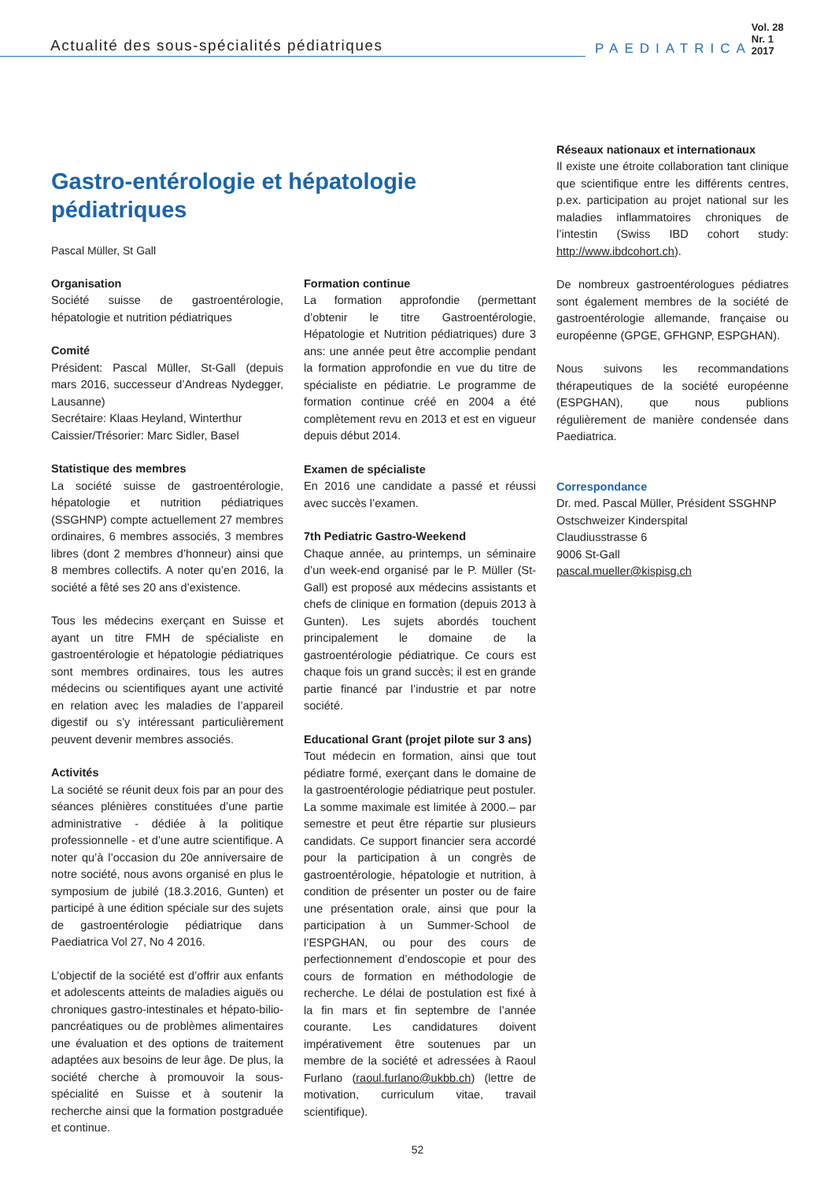Actualité des sous-spécialités pédiatriques
PAEDIATRICA
Vol. 28 Nr. 1 2017
Gastro-entérologie et hépatologie pédiatriques
Pascal Müller, St Gall
Organisation
Société suisse de gastroentérologie, hépatologie et nutrition pédiatriques
Comité
Président: Pascal Müller, St-Gall (depuis mars 2016, successeur d’Andreas Nydegger, Lausanne)
Secrétaire: Klaas Heyland, Winterthur
Caissier/Trésorier: Marc Sidler, Basel
Statistique des membres
La société suisse de gastroentérologie, hépatologie et nutrition pédiatriques (SSGHNP) compte actuellement 27 membres ordinaires, 6 membres associés, 3 membres libres (dont 2 membres d’honneur) ainsi que 8 membres collectifs. A noter qu’en 2016, la société a fêté ses 20 ans d’existence.
Tous les médecins exerçant en Suisse et ayant un titre FMH de spécialiste en gastroentérologie et hépatologie pédiatriques sont membres ordinaires, tous les autres médecins ou scientifiques ayant une activité en relation avec les maladies de l’appareil digestif ou s’y intéressant particulièrement peuvent devenir membres associés.
Activités
La société se réunit deux fois par an pour des séances plénières constituées d’une partie administrative - dédiée à la politique professionnelle - et d’une autre scientifique. A noter qu’à l’occasion du 20e anniversaire de notre société, nous avons organisé en plus le symposium de jubilé (18.3.2016, Gunten) et participé à une édition spéciale sur des sujets de gastroentérologie pédiatrique dans Paediatrica Vol 27, No 4 2016.
L’objectif de la société est d’offrir aux enfants et adolescents atteints de maladies aiguës ou chroniques gastro-intestinales et hépato-bilio-pancréatiques ou de problèmes alimentaires une évaluation et des options de traitement adaptées aux besoins de leur âge. De plus, la société cherche à promouvoir la sous-spécialité en Suisse et à soutenir la recherche ainsi que la formation postgraduée et continue.
Formation continue
La formation approfondie (permettant d’obtenir le titre Gastroentérologie, Hépatologie et Nutrition pédiatriques) dure 3 ans: une année peut être accomplie pendant la formation approfondie en vue du titre de spécialiste en pédiatrie. Le programme de formation continue créé en 2004 a été complètement revu en 2013 et est en vigueur depuis début 2014.
Examen de spécialiste
En 2016 une candidate a passé et réussi avec succès l’examen.
7th Pediatric Gastro-Weekend
Chaque année, au printemps, un séminaire d’un week-end organisé par le P. Müller (St-Gall) est proposé aux médecins assistants et chefs de clinique en formation (depuis 2013 à Gunten). Les sujets abordés touchent principalement le domaine de la gastroentérologie pédiatrique. Ce cours est chaque fois un grand succès; il est en grande partie financé par l’industrie et par notre société.
Educational Grant (projet pilote sur 3 ans)
Tout médecin en formation, ainsi que tout pédiatre formé, exerçant dans le domaine de la gastroentérologie pédiatrique peut postuler. La somme maximale est limitée à 2000.– par semestre et peut être répartie sur plusieurs candidats. Ce support financier sera accordé pour la participation à un congrès de gastroentérologie, hépatologie et nutrition, à condition de présenter un poster ou de faire une présentation orale, ainsi que pour la participation à un Summer-School de l’ESPGHAN, ou pour des cours de perfectionnement d’endoscopie et pour des cours de formation en méthodologie de recherche. Le délai de postulation est fixé à la fin mars et fin septembre de l’année courante. Les candidatures doivent impérativement être soutenues par un membre de la société et adressées à Raoul Furlano (raoul.furlano@ukbb.ch) (lettre de motivation, curriculum vitae, travail scientifique).
Réseaux nationaux et internationaux
Il existe une étroite collaboration tant clinique que scientifique entre les différents centres, p.ex. participation au projet national sur les maladies inflammatoires chroniques de l’intestin (Swiss IBD cohort study: http://www.ibdcohort.ch).
De nombreux gastroentérologues pédiatres sont également membres de la société de gastroentérologie allemande, française ou européenne (GPGE, GFHGNP, ESPGHAN).
Nous suivons les recommandations thérapeutiques de la société européenne (ESPGHAN), que nous publions régulièrement de manière condensée dans Paediatrica.
Correspondance
Dr. med. Pascal Müller, Président SSGHNP
Ostschweizer Kinderspital
Claudiusstrasse 6
9006 St-Gall
pascal.mueller@kispisg.ch
52